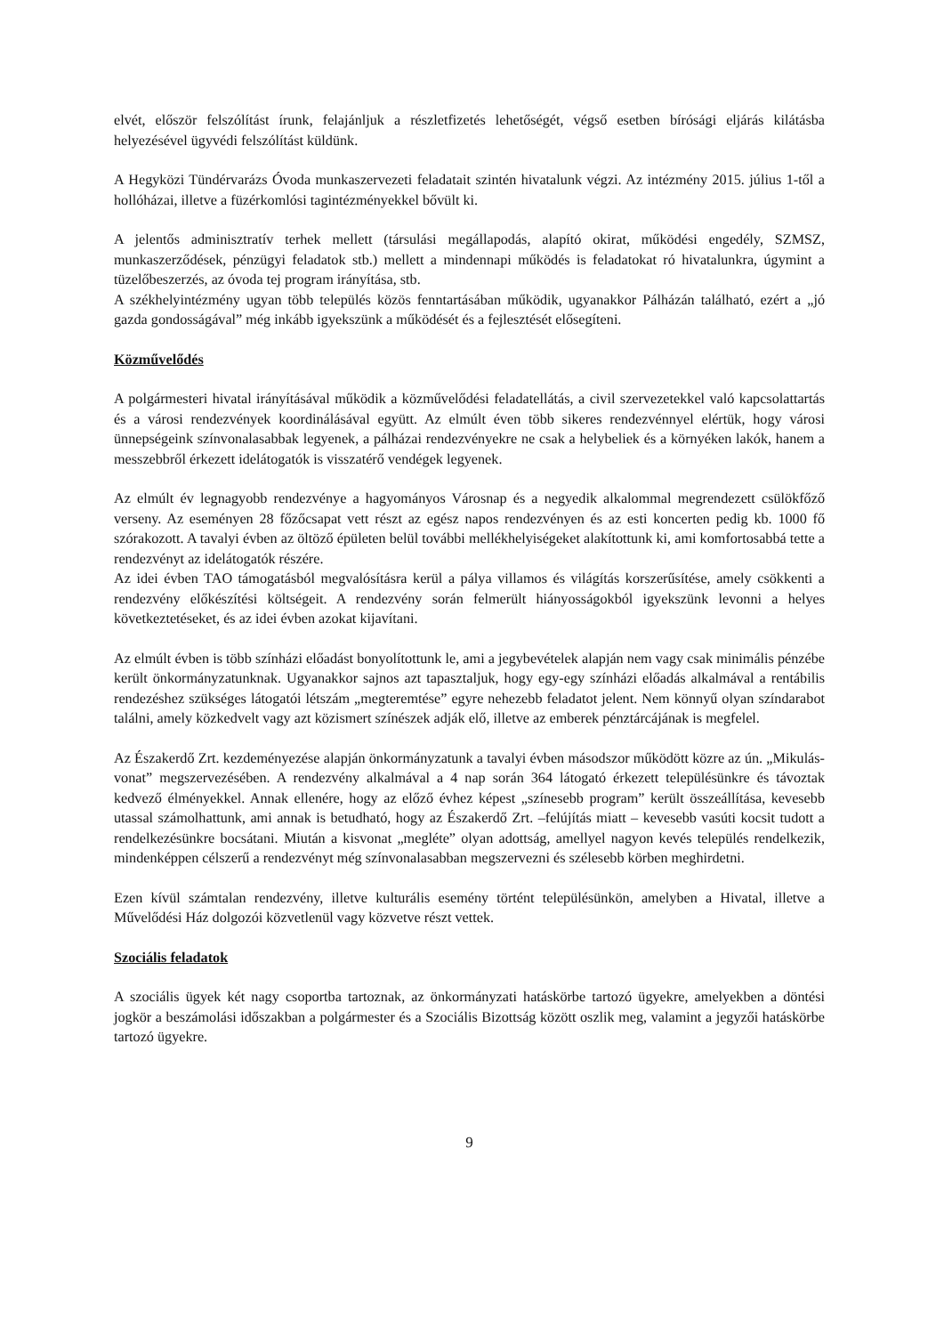elvét, először felszólítást írunk, felajánljuk a részletfizetés lehetőségét, végső esetben bírósági eljárás kilátásba helyezésével ügyvédi felszólítást küldünk.
A Hegyközi Tündérvarázs Óvoda munkaszervezeti feladatait szintén hivatalunk végzi. Az intézmény 2015. július 1-től a hollóházai, illetve a füzérkomlósi tagintézményekkel bővült ki.
A jelentős adminisztratív terhek mellett (társulási megállapodás, alapító okirat, működési engedély, SZMSZ, munkaszerződések, pénzügyi feladatok stb.) mellett a mindennapi működés is feladatokat ró hivatalunkra, úgymint a tüzelőbeszerzés, az óvoda tej program irányítása, stb.
A székhelyintézmény ugyan több település közös fenntartásában működik, ugyanakkor Pálházán található, ezért a „jó gazda gondosságával” még inkább igyekszünk a működését és a fejlesztését elősegíteni.
Közművelődés
A polgármesteri hivatal irányításával működik a közművelődési feladatellátás, a civil szervezetekkel való kapcsolattartás és a városi rendezvények koordinálásával együtt. Az elmúlt éven több sikeres rendezvénnyel elértük, hogy városi ünnepségeink színvonalasabbak legyenek, a pálházai rendezvényekre ne csak a helybeliek és a környéken lakók, hanem a messzebbről érkezett idelátogatók is visszatérő vendégek legyenek.
Az elmúlt év legnagyobb rendezvénye a hagyományos Városnap és a negyedik alkalommal megrendezett csülökfőző verseny. Az eseményen 28 főzőcsapat vett részt az egész napos rendezvényen és az esti koncerten pedig kb. 1000 fő szórakozott. A tavalyi évben az öltöző épületen belül további mellékhelyiségeket alakítottunk ki, ami komfortosabbá tette a rendezvényt az idelátogatók részére.
Az idei évben TAO támogatásból megvalósításra kerül a pálya villamos és világítás korszerűsítése, amely csökkenti a rendezvény előkészítési költségeit. A rendezvény során felmerült hiányosságokból igyekszünk levonni a helyes következtetéseket, és az idei évben azokat kijavítani.
Az elmúlt évben is több színházi előadást bonyolítottunk le, ami a jegybevételek alapján nem vagy csak minimális pénzébe került önkormányzatunknak. Ugyanakkor sajnos azt tapasztaljuk, hogy egy-egy színházi előadás alkalmával a rentábilis rendezéshez szükséges látogatói létszám „megteremtése” egyre nehezebb feladatot jelent. Nem könnyű olyan színdarabot találni, amely közkedvelt vagy azt közismert színészek adják elő, illetve az emberek pénztárcájának is megfelel.
Az Északerdő Zrt. kezdeményezése alapján önkormányzatunk a tavalyi évben másodszor működött közre az ún. „Mikulás-vonat” megszervezésében. A rendezvény alkalmával a 4 nap során 364 látogató érkezett településünkre és távoztak kedvező élményekkel. Annak ellenére, hogy az előző évhez képest „színesebb program” került összeállítása, kevesebb utassal számolhattunk, ami annak is betudható, hogy az Északerdő Zrt. –felújítás miatt – kevesebb vasúti kocsit tudott a rendelkezésünkre bocsátani. Miután a kisvonat „megléte” olyan adottság, amellyel nagyon kevés település rendelkezik, mindenképpen célszerű a rendezvényt még színvonalasabban megszervezni és szélesebb körben meghirdetni.
Ezen kívül számtalan rendezvény, illetve kulturális esemény történt településünkön, amelyben a Hivatal, illetve a Művelődési Ház dolgozói közvetlenül vagy közvetve részt vettek.
Szociális feladatok
A szociális ügyek két nagy csoportba tartoznak, az önkormányzati hatáskörbe tartozó ügyekre, amelyekben a döntési jogkör a beszámolási időszakban a polgármester és a Szociális Bizottság között oszlik meg, valamint a jegyzői hatáskörbe tartozó ügyekre.
9